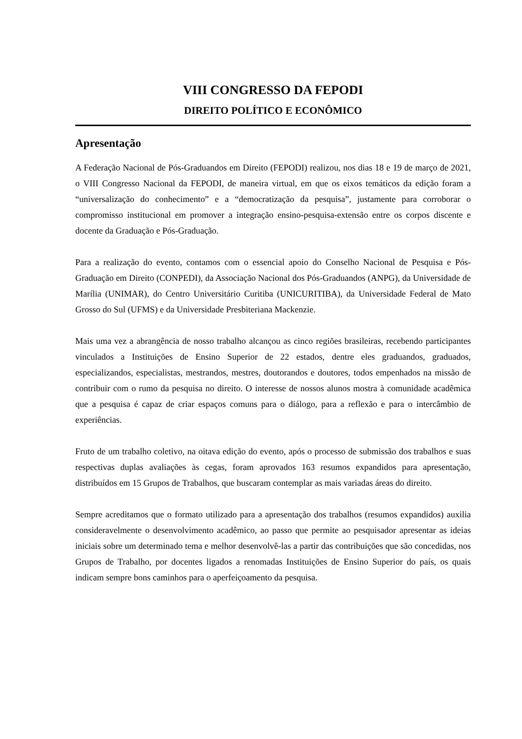VIII CONGRESSO DA FEPODI
DIREITO POLÍTICO E ECONÔMICO
Apresentação
A Federação Nacional de Pós-Graduandos em Direito (FEPODI) realizou, nos dias 18 e 19 de março de 2021, o VIII Congresso Nacional da FEPODI, de maneira virtual, em que os eixos temáticos da edição foram a “universalização do conhecimento” e a “democratização da pesquisa”, justamente para corroborar o compromisso institucional em promover a integração ensino-pesquisa-extensão entre os corpos discente e docente da Graduação e Pós-Graduação.
Para a realização do evento, contamos com o essencial apoio do Conselho Nacional de Pesquisa e Pós-Graduação em Direito (CONPEDI), da Associação Nacional dos Pós-Graduandos (ANPG), da Universidade de Marília (UNIMAR), do Centro Universitário Curitiba (UNICURITIBA), da Universidade Federal de Mato Grosso do Sul (UFMS) e da Universidade Presbiteriana Mackenzie.
Mais uma vez a abrangência de nosso trabalho alcançou as cinco regiões brasileiras, recebendo participantes vinculados a Instituições de Ensino Superior de 22 estados, dentre eles graduandos, graduados, especializandos, especialistas, mestrandos, mestres, doutorandos e doutores, todos empenhados na missão de contribuir com o rumo da pesquisa no direito. O interesse de nossos alunos mostra à comunidade acadêmica que a pesquisa é capaz de criar espaços comuns para o diálogo, para a reflexão e para o intercâmbio de experiências.
Fruto de um trabalho coletivo, na oitava edição do evento, após o processo de submissão dos trabalhos e suas respectivas duplas avaliações às cegas, foram aprovados 163 resumos expandidos para apresentação, distribuídos em 15 Grupos de Trabalhos, que buscaram contemplar as mais variadas áreas do direito.
Sempre acreditamos que o formato utilizado para a apresentação dos trabalhos (resumos expandidos) auxilia consideravelmente o desenvolvimento acadêmico, ao passo que permite ao pesquisador apresentar as ideias iniciais sobre um determinado tema e melhor desenvolvê-las a partir das contribuições que são concedidas, nos Grupos de Trabalho, por docentes ligados a renomadas Instituições de Ensino Superior do país, os quais indicam sempre bons caminhos para o aperfeiçoamento da pesquisa.